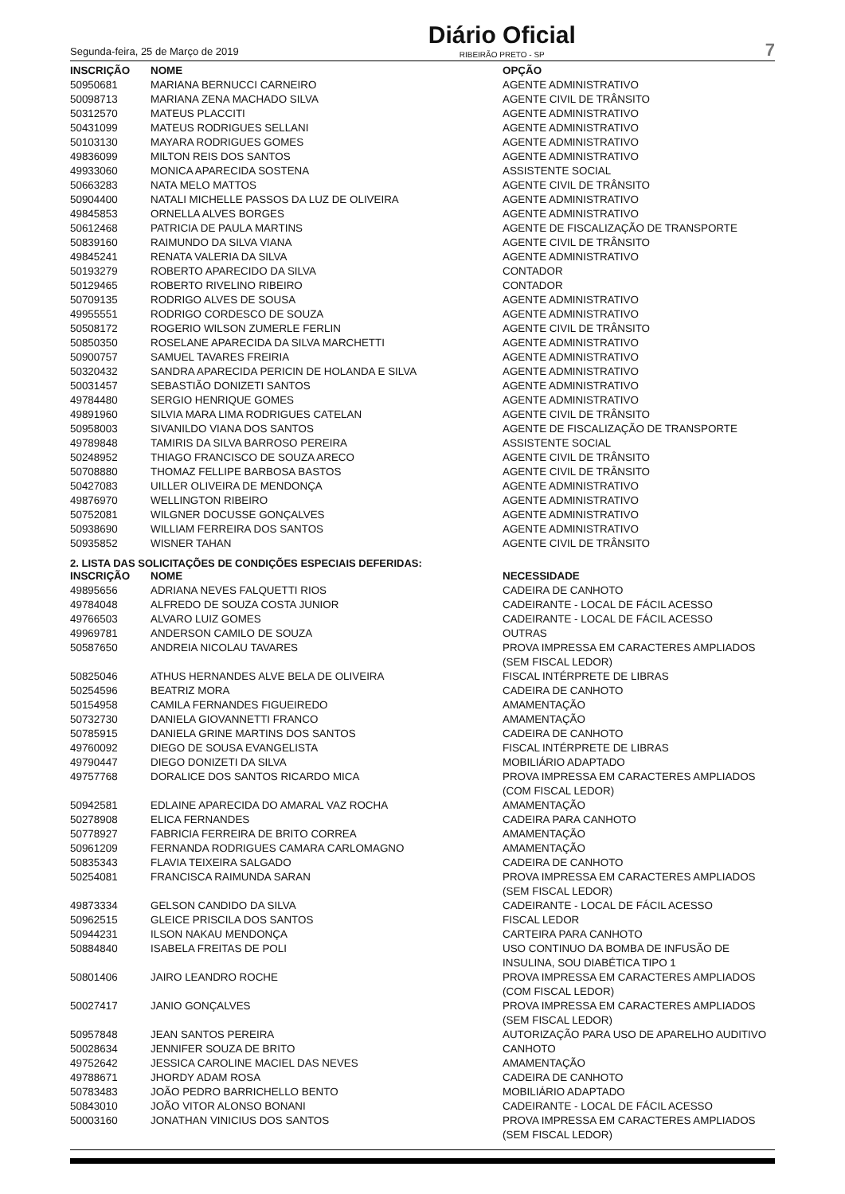Segunda-feira, 25 de Março de 2019
Diário Oficial
RIBEIRÃO PRETO - SP
7
| INSCRIÇÃO | NOME | OPÇÃO |
| --- | --- | --- |
| 50950681 | MARIANA BERNUCCI CARNEIRO | AGENTE ADMINISTRATIVO |
| 50098713 | MARIANA ZENA MACHADO SILVA | AGENTE CIVIL DE TRÂNSITO |
| 50312570 | MATEUS PLACCITI | AGENTE ADMINISTRATIVO |
| 50431099 | MATEUS RODRIGUES SELLANI | AGENTE ADMINISTRATIVO |
| 50103130 | MAYARA RODRIGUES GOMES | AGENTE ADMINISTRATIVO |
| 49836099 | MILTON REIS DOS SANTOS | AGENTE ADMINISTRATIVO |
| 49933060 | MONICA APARECIDA SOSTENA | ASSISTENTE SOCIAL |
| 50663283 | NATA MELO MATTOS | AGENTE CIVIL DE TRÂNSITO |
| 50904400 | NATALI MICHELLE PASSOS DA LUZ DE OLIVEIRA | AGENTE ADMINISTRATIVO |
| 49845853 | ORNELLA ALVES BORGES | AGENTE ADMINISTRATIVO |
| 50612468 | PATRICIA DE PAULA MARTINS | AGENTE DE FISCALIZAÇÃO DE TRANSPORTE |
| 50839160 | RAIMUNDO DA SILVA VIANA | AGENTE CIVIL DE TRÂNSITO |
| 49845241 | RENATA VALERIA DA SILVA | AGENTE ADMINISTRATIVO |
| 50193279 | ROBERTO APARECIDO DA SILVA | CONTADOR |
| 50129465 | ROBERTO RIVELINO RIBEIRO | CONTADOR |
| 50709135 | RODRIGO ALVES DE SOUSA | AGENTE ADMINISTRATIVO |
| 49955551 | RODRIGO CORDESCO DE SOUZA | AGENTE ADMINISTRATIVO |
| 50508172 | ROGERIO WILSON ZUMERLE FERLIN | AGENTE CIVIL DE TRÂNSITO |
| 50850350 | ROSELANE APARECIDA DA SILVA MARCHETTI | AGENTE ADMINISTRATIVO |
| 50900757 | SAMUEL TAVARES FREIRIA | AGENTE ADMINISTRATIVO |
| 50320432 | SANDRA APARECIDA PERICIN DE HOLANDA E SILVA | AGENTE ADMINISTRATIVO |
| 50031457 | SEBASTIÃO DONIZETI SANTOS | AGENTE ADMINISTRATIVO |
| 49784480 | SERGIO HENRIQUE GOMES | AGENTE ADMINISTRATIVO |
| 49891960 | SILVIA MARA LIMA RODRIGUES CATELAN | AGENTE CIVIL DE TRÂNSITO |
| 50958003 | SIVANILDO VIANA DOS SANTOS | AGENTE DE FISCALIZAÇÃO DE TRANSPORTE |
| 49789848 | TAMIRIS DA SILVA BARROSO PEREIRA | ASSISTENTE SOCIAL |
| 50248952 | THIAGO FRANCISCO DE SOUZA ARECO | AGENTE CIVIL DE TRÂNSITO |
| 50708880 | THOMAZ FELLIPE BARBOSA BASTOS | AGENTE CIVIL DE TRÂNSITO |
| 50427083 | UILLER OLIVEIRA DE MENDONÇA | AGENTE ADMINISTRATIVO |
| 49876970 | WELLINGTON RIBEIRO | AGENTE ADMINISTRATIVO |
| 50752081 | WILGNER DOCUSSE GONÇALVES | AGENTE ADMINISTRATIVO |
| 50938690 | WILLIAM FERREIRA DOS SANTOS | AGENTE ADMINISTRATIVO |
| 50935852 | WISNER TAHAN | AGENTE CIVIL DE TRÂNSITO |
2. LISTA DAS SOLICITAÇÕES DE CONDIÇÕES ESPECIAIS DEFERIDAS:
| INSCRIÇÃO | NOME | NECESSIDADE |
| --- | --- | --- |
| 49895656 | ADRIANA NEVES FALQUETTI RIOS | CADEIRA DE CANHOTO |
| 49784048 | ALFREDO DE SOUZA COSTA JUNIOR | CADEIRANTE - LOCAL DE FÁCIL ACESSO |
| 49766503 | ALVARO LUIZ GOMES | CADEIRANTE - LOCAL DE FÁCIL ACESSO |
| 49969781 | ANDERSON CAMILO DE SOUZA | OUTRAS |
| 50587650 | ANDREIA NICOLAU TAVARES | PROVA IMPRESSA EM CARACTERES AMPLIADOS (SEM FISCAL LEDOR) |
| 50825046 | ATHUS HERNANDES ALVE BELA DE OLIVEIRA | FISCAL INTÉRPRETE DE LIBRAS |
| 50254596 | BEATRIZ MORA | CADEIRA DE CANHOTO |
| 50154958 | CAMILA FERNANDES FIGUEIREDO | AMAMENTAÇÃO |
| 50732730 | DANIELA GIOVANNETTI FRANCO | AMAMENTAÇÃO |
| 50785915 | DANIELA GRINE MARTINS DOS SANTOS | CADEIRA DE CANHOTO |
| 49760092 | DIEGO DE SOUSA EVANGELISTA | FISCAL INTÉRPRETE DE LIBRAS |
| 49790447 | DIEGO DONIZETI DA SILVA | MOBILIÁRIO ADAPTADO |
| 49757768 | DORALICE DOS SANTOS RICARDO MICA | PROVA IMPRESSA EM CARACTERES AMPLIADOS (COM FISCAL LEDOR) |
| 50942581 | EDLAINE APARECIDA DO AMARAL VAZ ROCHA | AMAMENTAÇÃO |
| 50278908 | ELICA FERNANDES | CADEIRA PARA CANHOTO |
| 50778927 | FABRICIA FERREIRA DE BRITO CORREA | AMAMENTAÇÃO |
| 50961209 | FERNANDA RODRIGUES CAMARA CARLOMAGNO | AMAMENTAÇÃO |
| 50835343 | FLAVIA TEIXEIRA SALGADO | CADEIRA DE CANHOTO |
| 50254081 | FRANCISCA RAIMUNDA SARAN | PROVA IMPRESSA EM CARACTERES AMPLIADOS (SEM FISCAL LEDOR) |
| 49873334 | GELSON CANDIDO DA SILVA | CADEIRANTE - LOCAL DE FÁCIL ACESSO |
| 50962515 | GLEICE PRISCILA DOS SANTOS | FISCAL LEDOR |
| 50944231 | ILSON NAKAU MENDONÇA | CARTEIRA PARA CANHOTO |
| 50884840 | ISABELA FREITAS DE POLI | USO CONTINUO DA BOMBA DE INFUSÃO DE INSULINA, SOU DIABÉTICA TIPO 1 |
| 50801406 | JAIRO LEANDRO ROCHE | PROVA IMPRESSA EM CARACTERES AMPLIADOS (COM FISCAL LEDOR) |
| 50027417 | JANIO GONÇALVES | PROVA IMPRESSA EM CARACTERES AMPLIADOS (SEM FISCAL LEDOR) |
| 50957848 | JEAN SANTOS PEREIRA | AUTORIZAÇÃO PARA USO DE APARELHO AUDITIVO |
| 50028634 | JENNIFER SOUZA DE BRITO | CANHOTO |
| 49752642 | JESSICA CAROLINE MACIEL DAS NEVES | AMAMENTAÇÃO |
| 49788671 | JHORDY ADAM ROSA | CADEIRA DE CANHOTO |
| 50783483 | JOÃO PEDRO BARRICHELLO BENTO | MOBILIÁRIO ADAPTADO |
| 50843010 | JOÃO VITOR ALONSO BONANI | CADEIRANTE - LOCAL DE FÁCIL ACESSO |
| 50003160 | JONATHAN VINICIUS DOS SANTOS | PROVA IMPRESSA EM CARACTERES AMPLIADOS (SEM FISCAL LEDOR) |